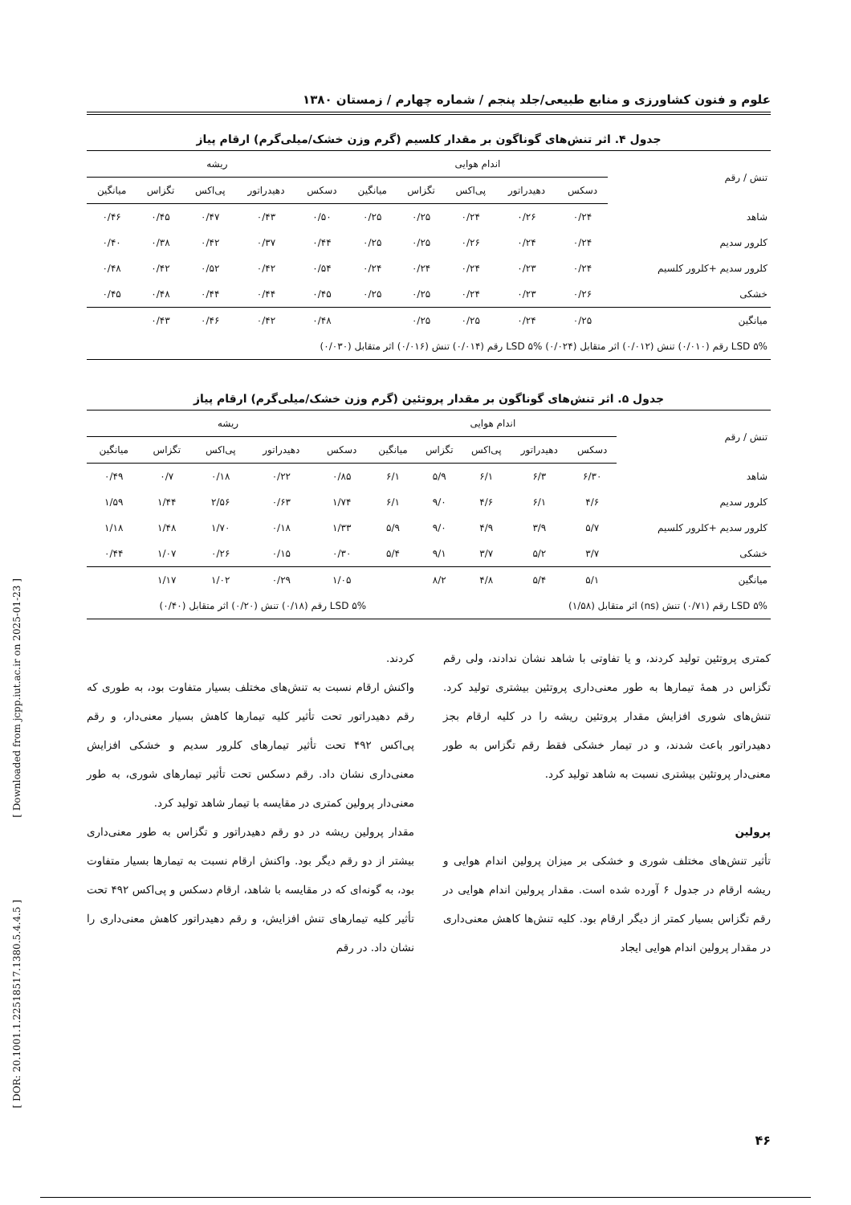علوم و فنون کشاورزی و منابع طبیعی/جلد پنجم / شماره چهارم / زمستان ۱۳۸۰
جدول ۴. اثر تنش‌های گوناگون بر مقدار کلسیم (گرم وزن خشک/میلی‌گرم) ارقام پیاز
| تنش / رقم | اندام هوایی | | | | | ریشه | | | | |
| --- | --- | --- | --- | --- | --- | --- | --- | --- | --- | --- |
| | دسکس | دهیدراتور | پی‌اکس | تگزاس | میانگین | دسکس | دهیدراتور | پی‌اکس | تگزاس | میانگین |
| شاهد | ۰/۲۴ | ۰/۲۶ | ۰/۲۴ | ۰/۲۵ | ۰/۲۵ | ۰/۵۰ | ۰/۴۳ | ۰/۴۷ | ۰/۴۵ | ۰/۴۶ |
| کلرور سدیم | ۰/۲۴ | ۰/۲۴ | ۰/۲۶ | ۰/۲۵ | ۰/۲۵ | ۰/۴۴ | ۰/۳۷ | ۰/۴۲ | ۰/۳۸ | ۰/۴۰ |
| کلرور سدیم +کلرور کلسیم | ۰/۲۴ | ۰/۲۳ | ۰/۲۴ | ۰/۲۴ | ۰/۲۴ | ۰/۵۴ | ۰/۴۲ | ۰/۵۲ | ۰/۴۲ | ۰/۴۸ |
| خشکی | ۰/۲۶ | ۰/۲۳ | ۰/۲۴ | ۰/۲۵ | ۰/۲۵ | ۰/۴۵ | ۰/۴۴ | ۰/۴۴ | ۰/۴۸ | ۰/۴۵ |
| میانگین | ۰/۲۵ | ۰/۲۴ | ۰/۲۵ | ۰/۲۵ | | ۰/۴۸ | ۰/۴۲ | ۰/۴۶ | ۰/۴۳ | |
| LSD ۵% رقم (۰/۰۱۰) تنش (۰/۰۱۲) اثر متقابل (۰/۰۲۴) LSD ۵% رقم (۰/۰۱۴) تنش (۰/۰۱۶) اثر متقابل (۰/۰۳۰) | | | | | | | | | | |
جدول ۵. اثر تنش‌های گوناگون بر مقدار پروتئین (گرم وزن خشک/میلی‌گرم) ارقام پیاز
| تنش / رقم | اندام هوایی | | | | | ریشه | | | | |
| --- | --- | --- | --- | --- | --- | --- | --- | --- | --- | --- |
| | دسکس | دهیدراتور | پی‌اکس | تگزاس | میانگین | دسکس | دهیدراتور | پی‌اکس | تگزاس | میانگین |
| شاهد | ۶/۳۰ | ۶/۳ | ۶/۱ | ۵/۹ | ۶/۱ | ۰/۸۵ | ۰/۲۲ | ۰/۱۸ | ۰/۷ | ۰/۴۹ |
| کلرور سدیم | ۴/۶ | ۶/۱ | ۴/۶ | ۹/۰ | ۶/۱ | ۱/۷۴ | ۰/۶۳ | ۲/۵۶ | ۱/۴۴ | ۱/۵۹ |
| کلرور سدیم +کلرور کلسیم | ۵/۷ | ۳/۹ | ۴/۹ | ۹/۰ | ۵/۹ | ۱/۳۳ | ۰/۱۸ | ۱/۷۰ | ۱/۴۸ | ۱/۱۸ |
| خشکی | ۳/۷ | ۵/۲ | ۳/۷ | ۹/۱ | ۵/۴ | ۰/۳۰ | ۰/۱۵ | ۰/۲۶ | ۱/۰۷ | ۰/۴۴ |
| میانگین | ۵/۱ | ۵/۴ | ۴/۸ | ۸/۲ | | ۱/۰۵ | ۰/۲۹ | ۱/۰۲ | ۱/۱۷ | |
| LSD ۵% رقم (۰/۷۱) تنش (ns) اثر متقابل (۱/۵۸) | | | | | | LSD ۵% رقم (۰/۱۸) تنش (۰/۲۰) اثر متقابل (۰/۴۰) | | | | |
کمتری پروتئین تولید کردند، و یا تفاوتی با شاهد نشان ندادند، ولی رقم تگزاس در همهٔ تیمارها به طور معنی‌داری پروتئین بیشتری تولید کرد. تنش‌های شوری افزایش مقدار پروتئین ریشه را در کلیه ارقام بجز دهیدراتور باعث شدند، و در تیمار خشکی فقط رقم تگزاس به طور معنی‌دار پروتئین بیشتری نسبت به شاهد تولید کرد.
پرولین
تأثیر تنش‌های مختلف شوری و خشکی بر میزان پرولین اندام هوایی و ریشه ارقام در جدول ۶ آورده شده است. مقدار پرولین اندام هوایی در رقم تگزاس بسیار کمتر از دیگر ارقام بود. کلیه تنش‌ها کاهش معنی‌داری در مقدار پرولین اندام هوایی ایجاد
کردند.
واکنش ارقام نسبت به تنش‌های مختلف بسیار متفاوت بود، به طوری که رقم دهیدراتور تحت تأثیر کلیه تیمارها کاهش بسیار معنی‌دار، و رقم پی‌اکس ۴۹۲ تحت تأثیر تیمارهای کلرور سدیم و خشکی افزایش معنی‌داری نشان داد. رقم دسکس تحت تأثیر تیمارهای شوری، به طور معنی‌دار پرولین کمتری در مقایسه با تیمار شاهد تولید کرد.
مقدار پرولین ریشه در دو رقم دهیدراتور و تگزاس به طور معنی‌داری بیشتر از دو رقم دیگر بود. واکنش ارقام نسبت به تیمارها بسیار متفاوت بود، به گونه‌ای که در مقایسه با شاهد، ارقام دسکس و پی‌اکس ۴۹۲ تحت تأثیر کلیه تیمارهای تنش افزایش، و رقم دهیدراتور کاهش معنی‌داری را نشان داد. در رقم
[ Downloaded from jcpp.iut.ac.ir on 2025-01-23 ]
[ DOR: 20.1001.1.22518517.1380.5.4.4.5 ]
۴۶